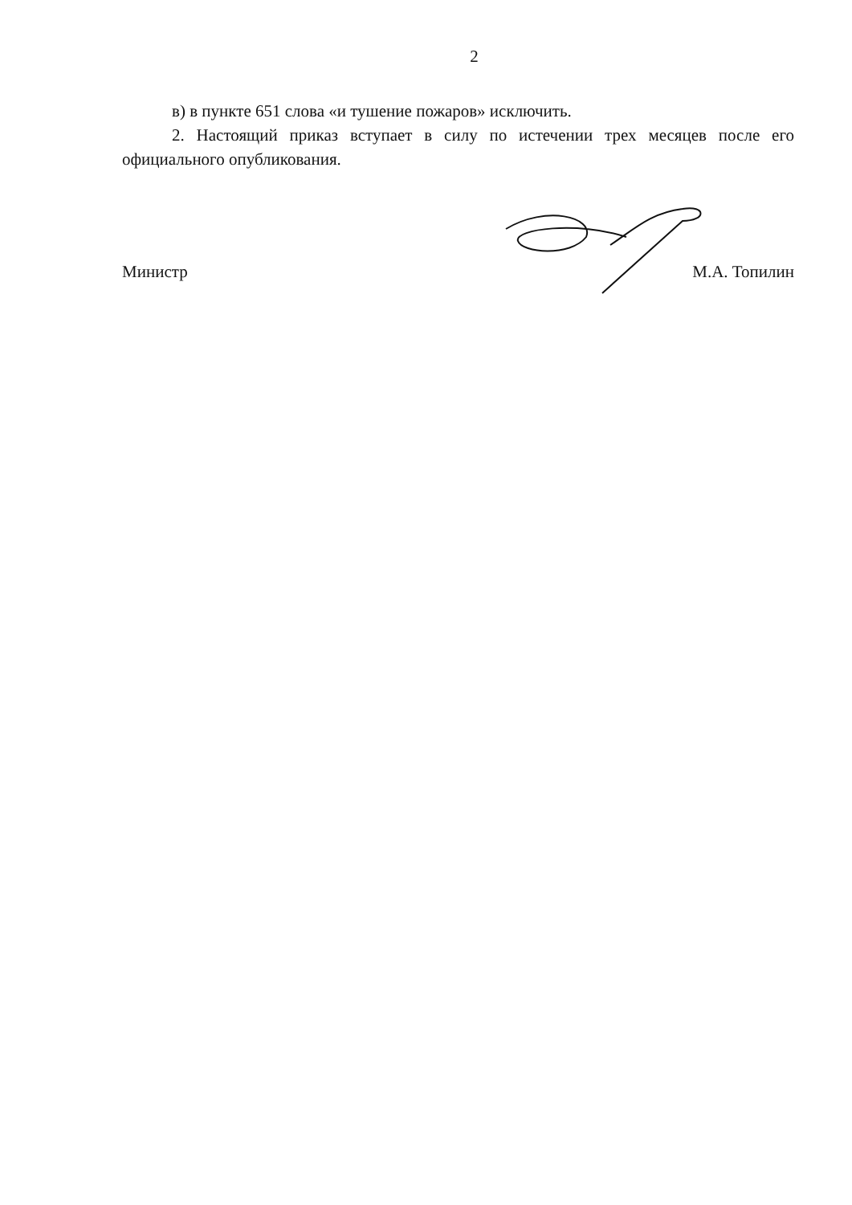2
в) в пункте 651 слова «и тушение пожаров» исключить.
2. Настоящий приказ вступает в силу по истечении трех месяцев после его официального опубликования.
Министр М.А. Топилин